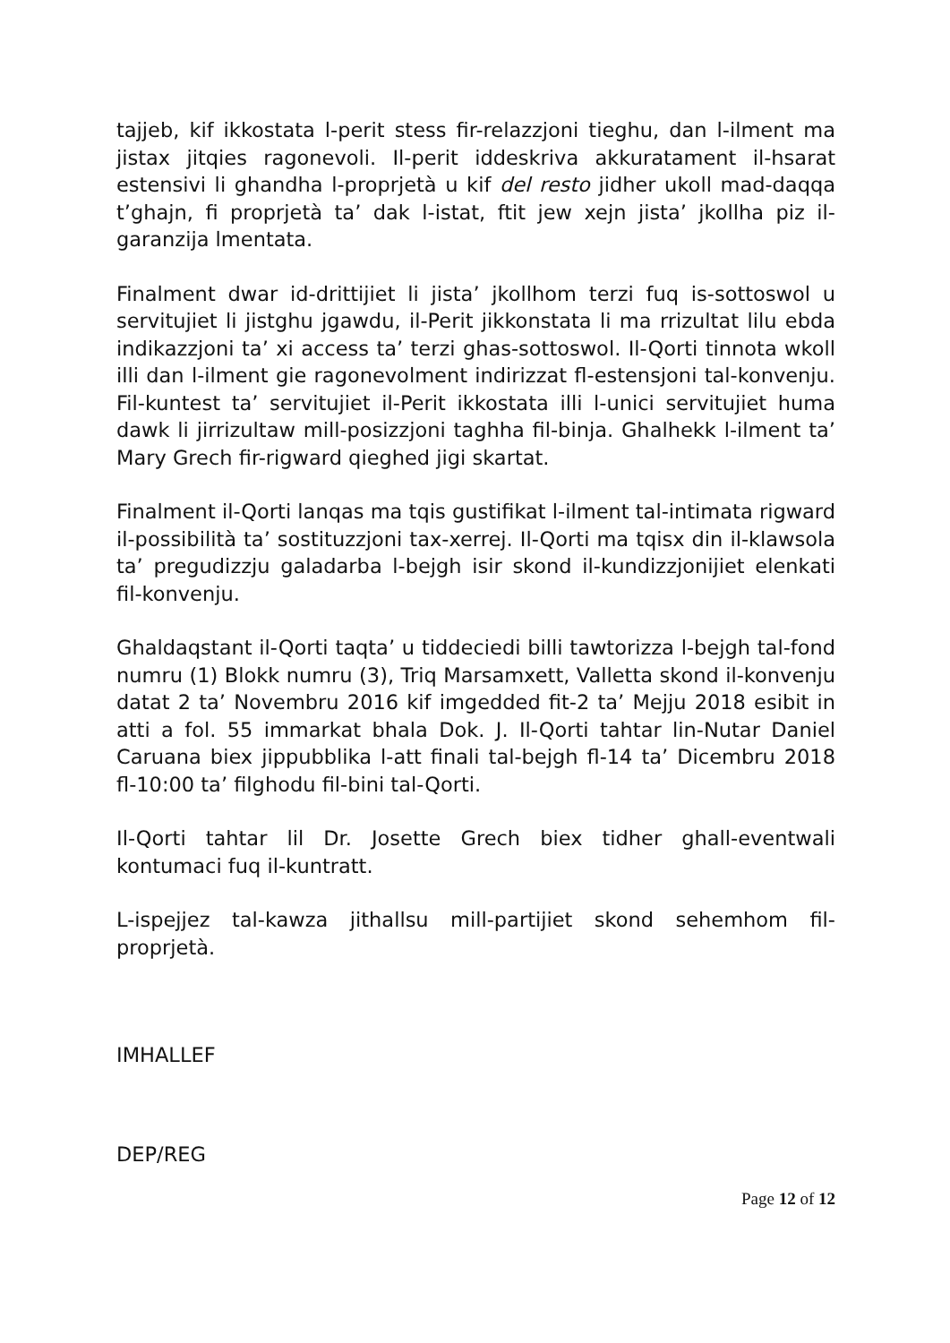tajjeb, kif ikkostata l-perit stess fir-relazzjoni tieghu, dan l-ilment ma jistax jitqies ragonevoli. Il-perit iddeskriva akkuratament il-hsarat estensivi li ghandha l-proprjetà u kif del resto jidher ukoll mad-daqqa t’ghajn, fi proprjetà ta’ dak l-istat, ftit jew xejn jista’ jkollha piz il-garanzija lmentata.
Finalment dwar id-drittijiet li jista’ jkollhom terzi fuq is-sottoswol u servitujiet li jistghu jgawdu, il-Perit jikkonstata li ma rrizultat lilu ebda indikazzjoni ta’ xi access ta’ terzi ghas-sottoswol. Il-Qorti tinnota wkoll illi dan l-ilment gie ragonevolment indirizzat fl-estensjoni tal-konvenju. Fil-kuntest ta’ servitujiet il-Perit ikkostata illi l-unici servitujiet huma dawk li jirrizultaw mill-posizzjoni taghha fil-binja. Ghalhekk l-ilment ta’ Mary Grech fir-rigward qieghed jigi skartat.
Finalment il-Qorti lanqas ma tqis gustifikat l-ilment tal-intimata rigward il-possibilità ta’ sostituzzjoni tax-xerrej. Il-Qorti ma tqisx din il-klawsola ta’ pregudizzju galadarba l-bejgh isir skond il-kundizzjonijiet elenkati fil-konvenju.
Ghaldaqstant il-Qorti taqta’ u tiddeciedi billi tawtorizza l-bejgh tal-fond numru (1) Blokk numru (3), Triq Marsamxett, Valletta skond il-konvenju datat 2 ta’ Novembru 2016 kif imgedded fit-2 ta’ Mejju 2018 esibit in atti a fol. 55 immarkat bhala Dok. J. Il-Qorti tahtar lin-Nutar Daniel Caruana biex jippubblika l-att finali tal-bejgh fl-14 ta’ Dicembru 2018 fl-10:00 ta’ filghodu fil-bini tal-Qorti.
Il-Qorti tahtar lil Dr. Josette Grech biex tidher ghall-eventwali kontumaci fuq il-kuntratt.
L-ispejjez tal-kawza jithallsu mill-partijiet skond sehemhom fil-proprjetà.
IMHALLEF
DEP/REG
Page 12 of 12